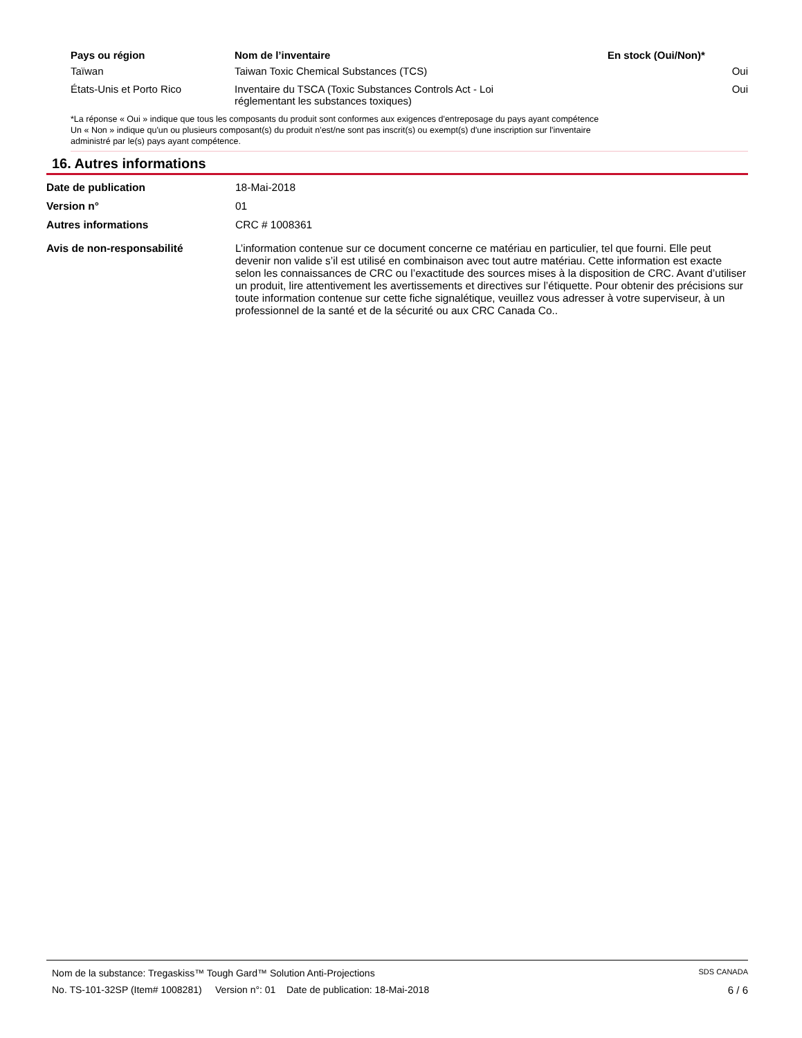| Pays ou région | Nom de l’inventaire | En stock (Oui/Non)* |
| --- | --- | --- |
| Taïwan | Taiwan Toxic Chemical Substances (TCS) | Oui |
| États-Unis et Porto Rico | Inventaire du TSCA (Toxic Substances Controls Act - Loi réglementant les substances toxiques) | Oui |
*La réponse « Oui » indique que tous les composants du produit sont conformes aux exigences d'entreposage du pays ayant compétence
Un « Non » indique qu'un ou plusieurs composant(s) du produit n'est/ne sont pas inscrit(s) ou exempt(s) d'une inscription sur l'inventaire
administré par le(s) pays ayant compétence.
16. Autres informations
| Date de publication | 18-Mai-2018 |
| Version n° | 01 |
| Autres informations | CRC # 1008361 |
| Avis de non-responsabilité | L’information contenue sur ce document concerne ce matériau en particulier, tel que fourni. Elle peut devenir non valide s’il est utilisé en combinaison avec tout autre matériau. Cette information est exacte selon les connaissances de CRC ou l’exactitude des sources mises à la disposition de CRC. Avant d’utiliser un produit, lire attentivement les avertissements et directives sur l’étiquette. Pour obtenir des précisions sur toute information contenue sur cette fiche signalétique, veuillez vous adresser à votre superviseur, à un professionnel de la santé et de la sécurité ou aux CRC Canada Co.. |
Nom de la substance: Tregaskiss™ Tough Gard™ Solution Anti-Projections SDS CANADA
No. TS-101-32SP (Item# 1008281) Version n°: 01 Date de publication: 18-Mai-2018 6 / 6